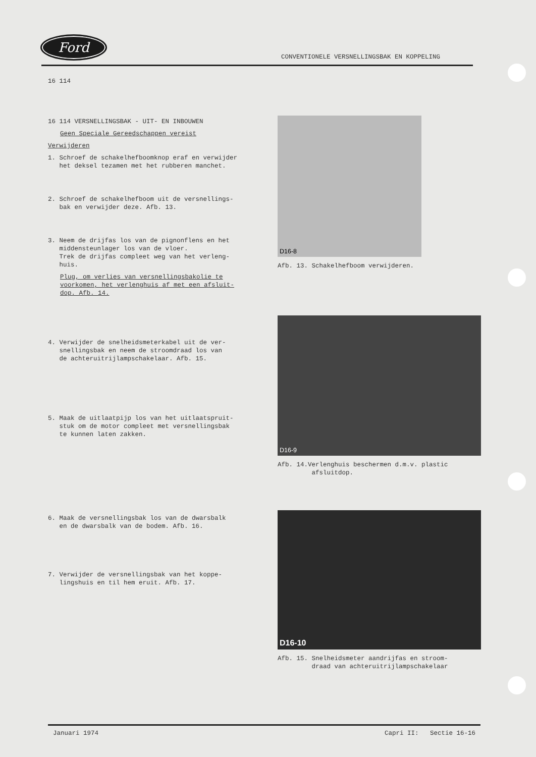Ford
CONVENTIONELE VERSNELLINGSBAK EN KOPPELING
16 114
16 114 VERSNELLINGSBAK - UIT- EN INBOUWEN
Geen Speciale Gereedschappen vereist
Verwijderen
1. Schroef de schakelhefboomknop eraf en verwijder
het deksel tezamen met het rubberen manchet.
2. Schroef de schakelhefboom uit de versnellings-
bak en verwijder deze. Afb. 13.
3. Neem de drijfas los van de pignonflens en het
middensteunlager los van de vloer.
Trek de drijfas compleet weg van het verleng-
huis.
Plug, om verlies van versnellingsbakolie te voorkomen, het verlenghuis af met een afsluit-dop. Afb. 14.
4. Verwijder de snelheidsmeterkabel uit de ver-
snellingsbak en neem de stroomdraad los van
de achteruitrijlampschakelaar. Afb. 15.
5. Maak de uitlaatpijp los van het uitlaatspruit-
stuk om de motor compleet met versnellingsbak
te kunnen laten zakken.
6. Maak de versnellingsbak los van de dwarsbalk
en de dwarsbalk van de bodem. Afb. 16.
7. Verwijder de versnellingsbak van het koppe-
lingshuis en til hem eruit. Afb. 17.
D16-8
Afb. 13. Schakelhefboom verwijderen.
D16-9
Afb. 14.Verlenghuis beschermen d.m.v. plastic
afsluitdop.
D16-10
Afb. 15. Snelheidsmeter aandrijfas en stroom-
draad van achteruitrijlampschakelaar
Januari 1974 Capri II: Sectie 16-16